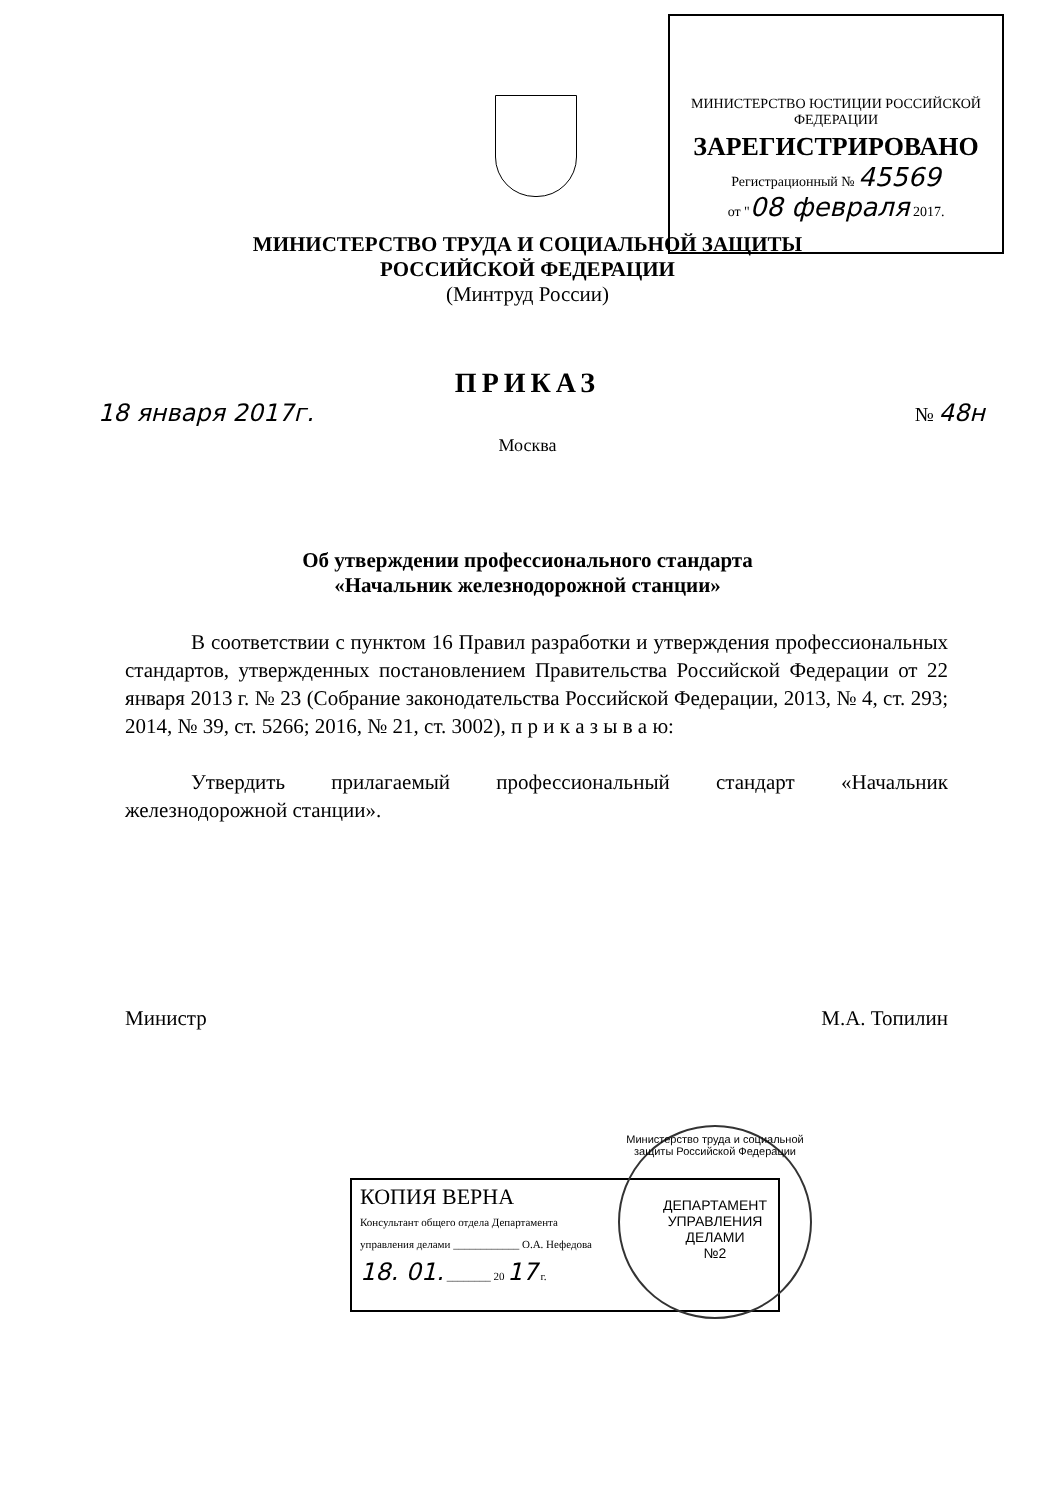МИНИСТЕРСТВО ЮСТИЦИИ РОССИЙСКОЙ ФЕДЕРАЦИИ
ЗАРЕГИСТРИРОВАНО
Регистрационный № 45569
от "08 февраля 2017.
МИНИСТЕРСТВО ТРУДА И СОЦИАЛЬНОЙ ЗАЩИТЫ
РОССИЙСКОЙ ФЕДЕРАЦИИ
(Минтруд России)
ПРИКАЗ
18 января 2017г. № 48н
Москва
Об утверждении профессионального стандарта
«Начальник железнодорожной станции»
В соответствии с пунктом 16 Правил разработки и утверждения профессиональных стандартов, утвержденных постановлением Правительства Российской Федерации от 22 января 2013 г. № 23 (Собрание законодательства Российской Федерации, 2013, № 4, ст. 293; 2014, № 39, ст. 5266; 2016, № 21, ст. 3002), п р и к а з ы в а ю:
Утвердить прилагаемый профессиональный стандарт «Начальник железнодорожной станции».
Министр М.А. Топилин
КОПИЯ ВЕРНА
Консультант общего отдела Департамента
управления делами ____________ О.А. Нефедова
18. 01. ________ 20 17 г.
Министерство труда и социальной защиты Российской Федерации
ДЕПАРТАМЕНТ
УПРАВЛЕНИЯ
ДЕЛАМИ
№2